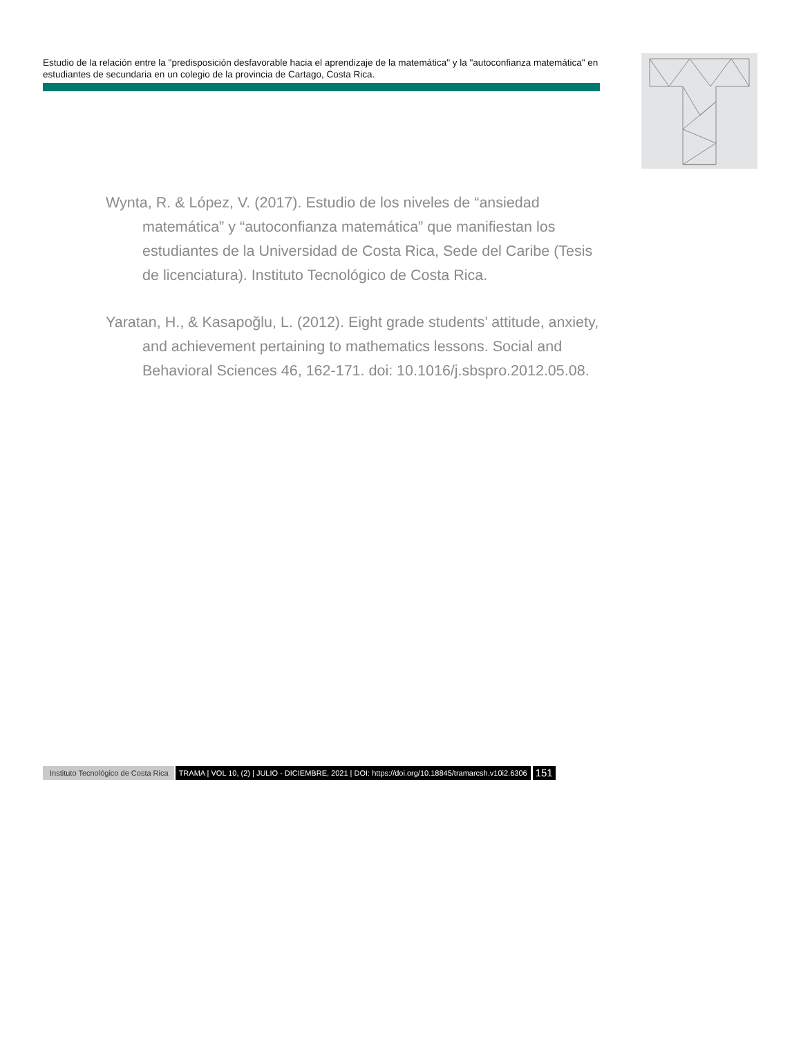Estudio de la relación entre la "predisposición desfavorable hacia el aprendizaje de la matemática" y la "autoconfianza matemática" en estudiantes de secundaria en un colegio de la provincia de Cartago, Costa Rica.
Wynta, R. & López, V. (2017). Estudio de los niveles de “ansiedad matemática” y “autoconfianza matemática” que manifiestan los estudiantes de la Universidad de Costa Rica, Sede del Caribe (Tesis de licenciatura). Instituto Tecnológico de Costa Rica.
Yaratan, H., & Kasapoğlu, L. (2012). Eight grade students’ attitude, anxiety, and achievement pertaining to mathematics lessons. Social and Behavioral Sciences 46, 162-171. doi: 10.1016/j.sbspro.2012.05.08.
Instituto Tecnológico de Costa Rica TRAMA | VOL 10, (2) | JULIO - DICIEMBRE, 2021 | DOI: https://doi.org/10.18845/tramarcsh.v10i2.6306 151